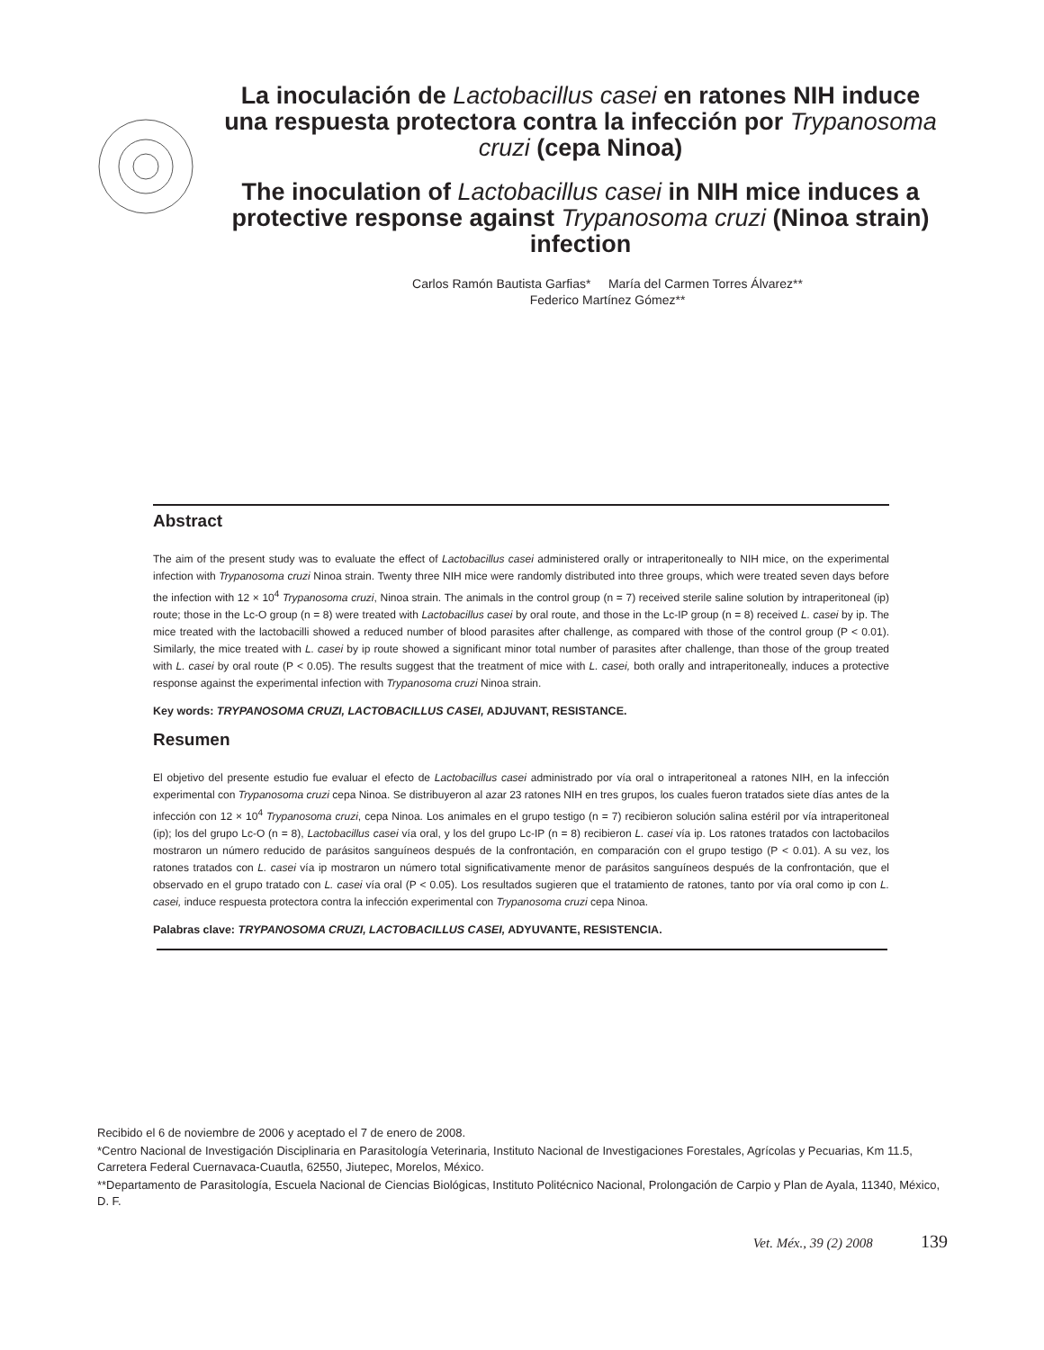La inoculación de Lactobacillus casei en ratones NIH induce una respuesta protectora contra la infección por Trypanosoma cruzi (cepa Ninoa)
The inoculation of Lactobacillus casei in NIH mice induces a protective response against Trypanosoma cruzi (Ninoa strain) infection
Carlos Ramón Bautista Garfias* María del Carmen Torres Álvarez**
Federico Martínez Gómez**
Abstract
The aim of the present study was to evaluate the effect of Lactobacillus casei administered orally or intraperitoneally to NIH mice, on the experimental infection with Trypanosoma cruzi Ninoa strain. Twenty three NIH mice were randomly distributed into three groups, which were treated seven days before the infection with 12 × 10<sup>4</sup> Trypanosoma cruzi, Ninoa strain. The animals in the control group (n = 7) received sterile saline solution by intraperitoneal (ip) route; those in the Lc-O group (n = 8) were treated with Lactobacillus casei by oral route, and those in the Lc-IP group (n = 8) received L. casei by ip. The mice treated with the lactobacilli showed a reduced number of blood parasites after challenge, as compared with those of the control group (P < 0.01). Similarly, the mice treated with L. casei by ip route showed a significant minor total number of parasites after challenge, than those of the group treated with L. casei by oral route (P < 0.05). The results suggest that the treatment of mice with L. casei, both orally and intraperitoneally, induces a protective response against the experimental infection with Trypanosoma cruzi Ninoa strain.
Key words: TRYPANOSOMA CRUZI, LACTOBACILLUS CASEI, ADJUVANT, RESISTANCE.
Resumen
El objetivo del presente estudio fue evaluar el efecto de Lactobacillus casei administrado por vía oral o intraperitoneal a ratones NIH, en la infección experimental con Trypanosoma cruzi cepa Ninoa. Se distribuyeron al azar 23 ratones NIH en tres grupos, los cuales fueron tratados siete días antes de la infección con 12 × 10<sup>4</sup> Trypanosoma cruzi, cepa Ninoa. Los animales en el grupo testigo (n = 7) recibieron solución salina estéril por vía intraperitoneal (ip); los del grupo Lc-O (n = 8), Lactobacillus casei vía oral, y los del grupo Lc-IP (n = 8) recibieron L. casei vía ip. Los ratones tratados con lactobacilos mostraron un número reducido de parásitos sanguíneos después de la confrontación, en comparación con el grupo testigo (P < 0.01). A su vez, los ratones tratados con L. casei vía ip mostraron un número total significativamente menor de parásitos sanguíneos después de la confrontación, que el observado en el grupo tratado con L. casei vía oral (P < 0.05). Los resultados sugieren que el tratamiento de ratones, tanto por vía oral como ip con L. casei, induce respuesta protectora contra la infección experimental con Trypanosoma cruzi cepa Ninoa.
Palabras clave: TRYPANOSOMA CRUZI, LACTOBACILLUS CASEI, ADYUVANTE, RESISTENCIA.
Recibido el 6 de noviembre de 2006 y aceptado el 7 de enero de 2008.
*Centro Nacional de Investigación Disciplinaria en Parasitología Veterinaria, Instituto Nacional de Investigaciones Forestales, Agrícolas y Pecuarias, Km 11.5, Carretera Federal Cuernavaca-Cuautla, 62550, Jiutepec, Morelos, México.
**Departamento de Parasitología, Escuela Nacional de Ciencias Biológicas, Instituto Politécnico Nacional, Prolongación de Carpio y Plan de Ayala, 11340, México, D. F.
Vet. Méx., 39 (2) 2008 139